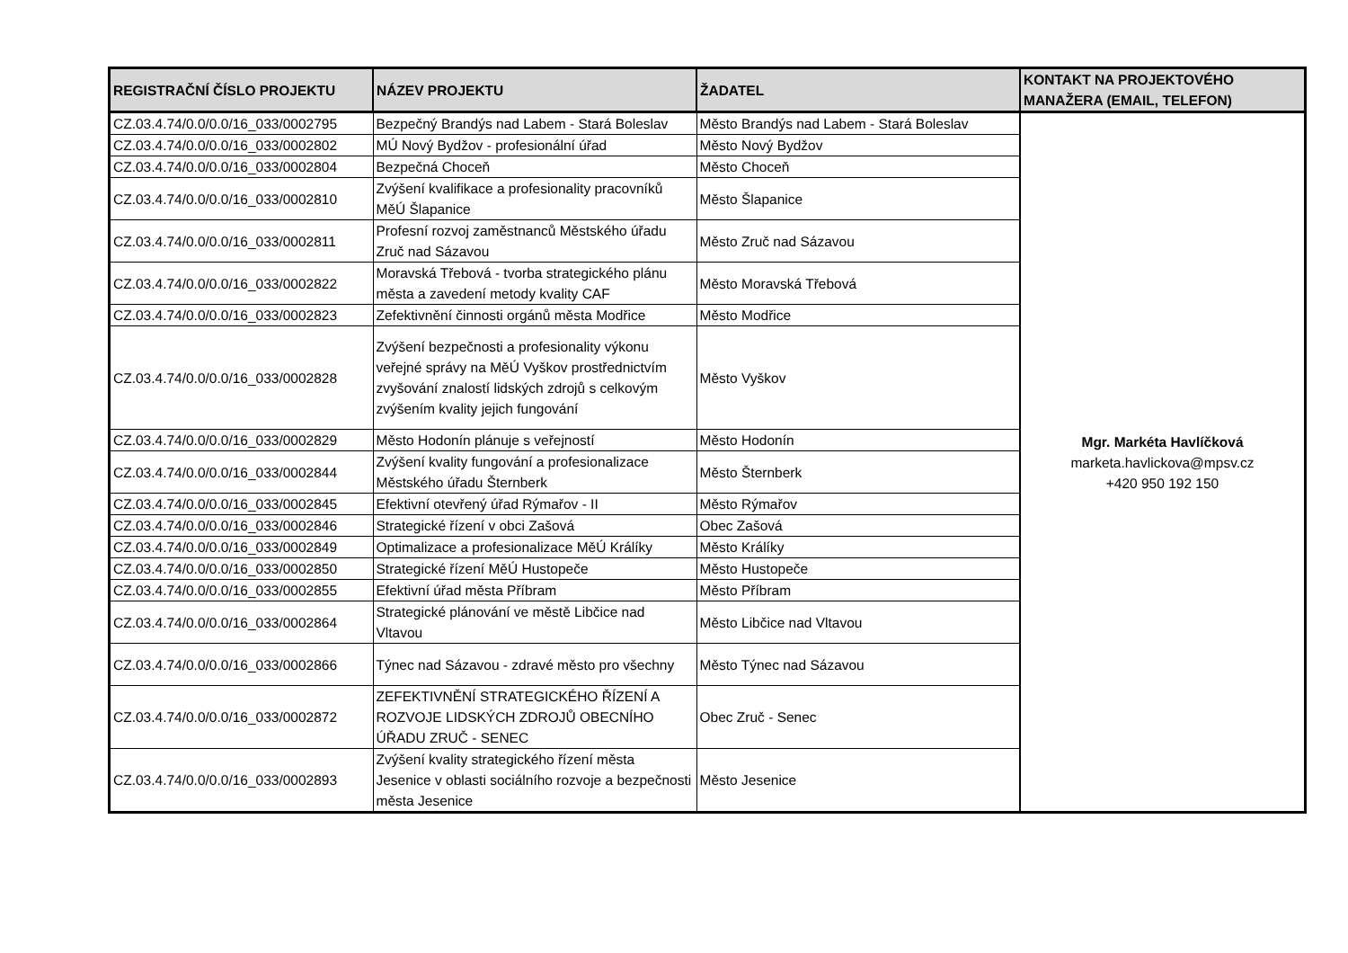| REGISTRAČNÍ ČÍSLO PROJEKTU | NÁZEV PROJEKTU | ŽADATEL | KONTAKT NA PROJEKTOVÉHO MANAŽERA (EMAIL, TELEFON) |
| --- | --- | --- | --- |
| CZ.03.4.74/0.0/0.0/16_033/0002795 | Bezpečný Brandýs nad Labem - Stará Boleslav | Město Brandýs nad Labem - Stará Boleslav | Mgr. Markéta Havlíčková marketa.havlickova@mpsv.cz +420 950 192 150 |
| CZ.03.4.74/0.0/0.0/16_033/0002802 | MÚ Nový Bydžov - profesionální úřad | Město Nový Bydžov | |
| CZ.03.4.74/0.0/0.0/16_033/0002804 | Bezpečná Choceň | Město Choceň | |
| CZ.03.4.74/0.0/0.0/16_033/0002810 | Zvýšení kvalifikace a profesionality pracovníků MěÚ Šlapanice | Město Šlapanice | |
| CZ.03.4.74/0.0/0.0/16_033/0002811 | Profesní rozvoj zaměstnanců Městského úřadu Zruč nad Sázavou | Město Zruč nad Sázavou | |
| CZ.03.4.74/0.0/0.0/16_033/0002822 | Moravská Třebová - tvorba strategického plánu města a zavedení metody kvality CAF | Město Moravská Třebová | |
| CZ.03.4.74/0.0/0.0/16_033/0002823 | Zefektivnění činnosti orgánů města Modřice | Město Modřice | |
| CZ.03.4.74/0.0/0.0/16_033/0002828 | Zvýšení bezpečnosti a profesionality výkonu veřejné správy na MěÚ Vyškov prostřednictvím zvyšování znalostí lidských zdrojů s celkovým zvýšením kvality jejich fungování | Město Vyškov | |
| CZ.03.4.74/0.0/0.0/16_033/0002829 | Město Hodonín plánuje s veřejností | Město Hodonín | |
| CZ.03.4.74/0.0/0.0/16_033/0002844 | Zvýšení kvality fungování a profesionalizace Městského úřadu Šternberk | Město Šternberk | |
| CZ.03.4.74/0.0/0.0/16_033/0002845 | Efektivní otevřený úřad Rýmařov - II | Město Rýmařov | |
| CZ.03.4.74/0.0/0.0/16_033/0002846 | Strategické řízení v obci Zašová | Obec Zašová | |
| CZ.03.4.74/0.0/0.0/16_033/0002849 | Optimalizace a profesionalizace MěÚ Králíky | Město Králíky | |
| CZ.03.4.74/0.0/0.0/16_033/0002850 | Strategické řízení MěÚ Hustopeče | Město Hustopeče | |
| CZ.03.4.74/0.0/0.0/16_033/0002855 | Efektivní úřad města Příbram | Město Příbram | |
| CZ.03.4.74/0.0/0.0/16_033/0002864 | Strategické plánování ve městě Libčice nad Vltavou | Město Libčice nad Vltavou | |
| CZ.03.4.74/0.0/0.0/16_033/0002866 | Týnec nad Sázavou - zdravé město pro všechny | Město Týnec nad Sázavou | |
| CZ.03.4.74/0.0/0.0/16_033/0002872 | ZEFEKTIVNĚNÍ STRATEGICKÉHO ŘÍZENÍ A ROZVOJE LIDSKÝCH ZDROJŮ OBECNÍHO ÚŘADU ZRUČ - SENEC | Obec Zruč - Senec | |
| CZ.03.4.74/0.0/0.0/16_033/0002893 | Zvýšení kvality strategického řízení města Jesenice v oblasti sociálního rozvoje a bezpečnosti města Jesenice | Město Jesenice | |